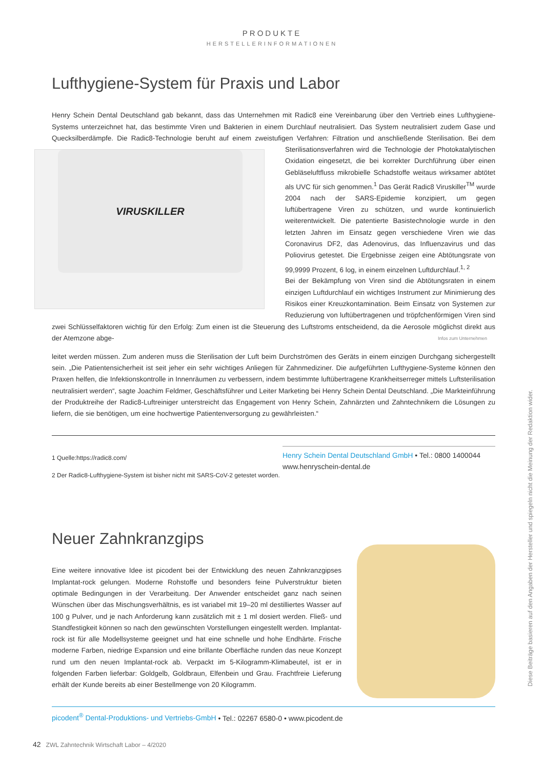PRODUKTE
HERSTELLERINFORMATIONEN
Lufthygiene-System für Praxis und Labor
Henry Schein Dental Deutschland gab bekannt, dass das Unternehmen mit Radic8 eine Vereinbarung über den Vertrieb eines Lufthygiene-Systems unterzeichnet hat, das bestimmte Viren und Bakterien in einem Durchlauf neutralisiert. Das System neutralisiert zudem Gase und Quecksilberdämpfe. Die Radic8-Technologie beruht auf einem zweistufigen Verfahren: Filtration und anschließende Sterilisation. Bei dem Sterilisationsverfahren wird VIRUSKILLER die Technologie der Photokatalytischen Oxidation eingesetzt, die bei korrekter Durchführung über einen Gebläseluftfluss mikrobielle Schadstoffe weitaus wirksamer abtötet als UVC für sich genommen.<sup>1</sup> Das Gerät Radic8 Viruskiller<sup>TM</sup> wurde 2004 nach der SARS-Epidemie konzipiert, um gegen luftübertragene Viren zu schützen, und wurde kontinuierlich weiterentwickelt. Die patentierte Basistechnologie wurde in den letzten Jahren im Einsatz gegen verschiedene Viren wie das Coronavirus DF2, das Adenovirus, das Influenzavirus und das Poliovirus getestet. Die Ergebnisse zeigen eine Abtötungsrate von 99,9999 Prozent, 6 log, in einem einzelnen Luftdurchlauf.<sup>1, 2</sup>
Bei der Bekämpfung von Viren sind die Abtötungsraten in einem einzigen Luftdurchlauf ein wichtiges Instrument zur Minimierung des Risikos einer Kreuzkontamination. Beim Einsatz von Systemen zur Reduzierung von luftübertragenen und tröpfchenförmigen Viren sind zwei Schlüsselfaktoren wichtig für den Erfolg: Zum einen ist die Steuerung des Luftstroms entscheidend, da die Aerosole möglichst direkt aus der Atemzone abge- Infos zum Unternehmen
leitet werden müssen. Zum anderen muss die Sterilisation der Luft beim Durchströmen des Geräts in einem einzigen Durchgang sichergestellt sein. „Die Patientensicherheit ist seit jeher ein sehr wichtiges Anliegen für Zahnmediziner. Die aufgeführten Lufthygiene-Systeme können den Praxen helfen, die Infektionskontrolle in Innenräumen zu verbessern, indem bestimmte luftübertragene Krankheitserreger mittels Luftsterilisation neutralisiert werden“, sagte Joachim Feldmer, Geschäftsführer und Leiter Marketing bei Henry Schein Dental Deutschland. „Die Markteinführung der Produktreihe der Radic8-Luftreiniger unterstreicht das Engagement von Henry Schein, Zahnärzten und Zahntechnikern die Lösungen zu liefern, die sie benötigen, um eine hochwertige Patientenversorgung zu gewährleisten.“
1 Quelle:https://radic8.com/
2 Der Radic8-Lufthygiene-System ist bisher nicht mit SARS-CoV-2 getestet worden.
Henry Schein Dental Deutschland GmbH • Tel.: 0800 1400044
www.henryschein-dental.de
Neuer Zahnkranzgips
Eine weitere innovative Idee ist picodent bei der Entwicklung des neuen Zahnkranzgipses Implantat-rock gelungen. Moderne Rohstoffe und besonders feine Pulverstruktur bieten optimale Bedingungen in der Verarbeitung. Der Anwender entscheidet ganz nach seinen Wünschen über das Mischungsverhältnis, es ist variabel mit 19–20 ml destilliertes Wasser auf 100 g Pulver, und je nach Anforderung kann zusätzlich mit ± 1 ml dosiert werden. Fließ- und Standfestigkeit können so nach den gewünschten Vorstellungen eingestellt werden. Implantat-rock ist für alle Modellsysteme geeignet und hat eine schnelle und hohe Endhärte. Frische moderne Farben, niedrige Expansion und eine brillante Oberfläche runden das neue Konzept rund um den neuen Implantat-rock ab. Verpackt im 5-Kilogramm-Klimabeutel, ist er in folgenden Farben lieferbar: Goldgelb, Goldbraun, Elfenbein und Grau. Frachtfreie Lieferung erhält der Kunde bereits ab einer Bestellmenge von 20 Kilogramm.
picodent<sup>®</sup> Dental-Produktions- und Vertriebs-GmbH • Tel.: 02267 6580-0 • www.picodent.de
Diese Beiträge basieren auf den Angaben der Hersteller und spiegeln nicht die Meinung der Redaktion wider.
42 ZWL Zahntechnik Wirtschaft Labor – 4/2020